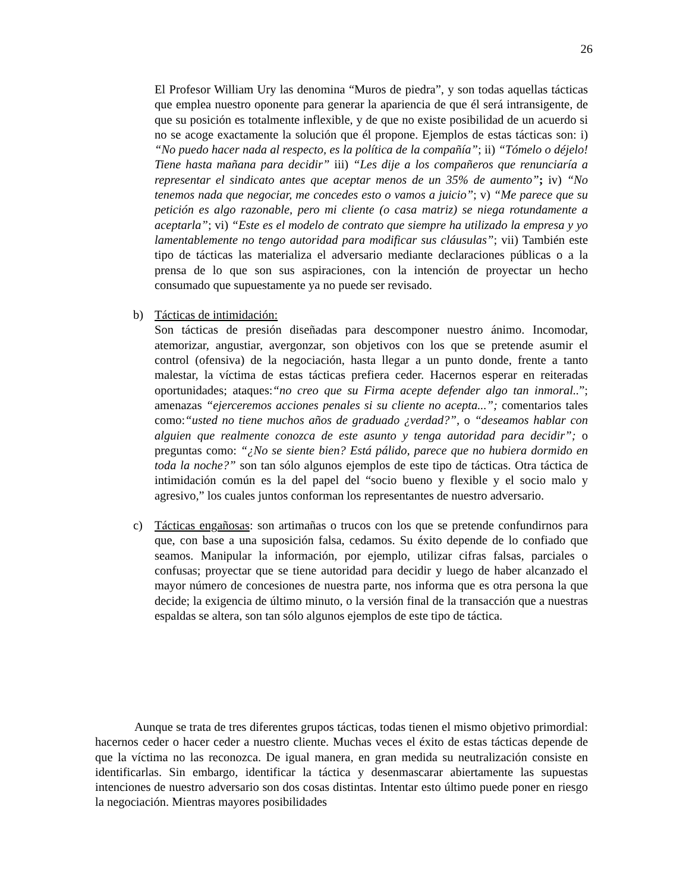26
El Profesor William Ury las denomina “Muros de piedra”, y son todas aquellas tácticas que emplea nuestro oponente para generar la apariencia de que él será intransigente, de que su posición es totalmente inflexible, y de que no existe posibilidad de un acuerdo si no se acoge exactamente la solución que él propone. Ejemplos de estas tácticas son: i) “No puedo hacer nada al respecto, es la política de la compañía”; ii) “Tómelo o déjelo! Tiene hasta mañana para decidir” iii) “Les dije a los compañeros que renunciaría a representar el sindicato antes que aceptar menos de un 35% de aumento”; iv) “No tenemos nada que negociar, me concedes esto o vamos a juicio”; v) “Me parece que su petición es algo razonable, pero mi cliente (o casa matriz) se niega rotundamente a aceptarla”; vi) “Este es el modelo de contrato que siempre ha utilizado la empresa y yo lamentablemente no tengo autoridad para modificar sus cláusulas”; vii) También este tipo de tácticas las materializa el adversario mediante declaraciones públicas o a la prensa de lo que son sus aspiraciones, con la intención de proyectar un hecho consumado que supuestamente ya no puede ser revisado.
b) Tácticas de intimidación:
Son tácticas de presión diseñadas para descomponer nuestro ánimo. Incomodar, atemorizar, angustiar, avergonzar, son objetivos con los que se pretende asumir el control (ofensiva) de la negociación, hasta llegar a un punto donde, frente a tanto malestar, la víctima de estas tácticas prefiera ceder. Hacernos esperar en reiteradas oportunidades; ataques:“no creo que su Firma acepte defender algo tan inmoral..”; amenazas “ejerceremos acciones penales si su cliente no acepta...”; comentarios tales como:“usted no tiene muchos años de graduado ¿verdad?”, o “deseamos hablar con alguien que realmente conozca de este asunto y tenga autoridad para decidir”; o preguntas como: “¿No se siente bien? Está pálido, parece que no hubiera dormido en toda la noche?” son tan sólo algunos ejemplos de este tipo de tácticas. Otra táctica de intimidación común es la del papel del “socio bueno y flexible y el socio malo y agresivo,” los cuales juntos conforman los representantes de nuestro adversario.
c) Tácticas engañosas: son artimañas o trucos con los que se pretende confundirnos para que, con base a una suposición falsa, cedamos. Su éxito depende de lo confiado que seamos. Manipular la información, por ejemplo, utilizar cifras falsas, parciales o confusas; proyectar que se tiene autoridad para decidir y luego de haber alcanzado el mayor número de concesiones de nuestra parte, nos informa que es otra persona la que decide; la exigencia de último minuto, o la versión final de la transacción que a nuestras espaldas se altera, son tan sólo algunos ejemplos de este tipo de táctica.
Aunque se trata de tres diferentes grupos tácticas, todas tienen el mismo objetivo primordial: hacernos ceder o hacer ceder a nuestro cliente. Muchas veces el éxito de estas tácticas depende de que la víctima no las reconozca. De igual manera, en gran medida su neutralización consiste en identificarlas. Sin embargo, identificar la táctica y desenmascarar abiertamente las supuestas intenciones de nuestro adversario son dos cosas distintas. Intentar esto último puede poner en riesgo la negociación. Mientras mayores posibilidades